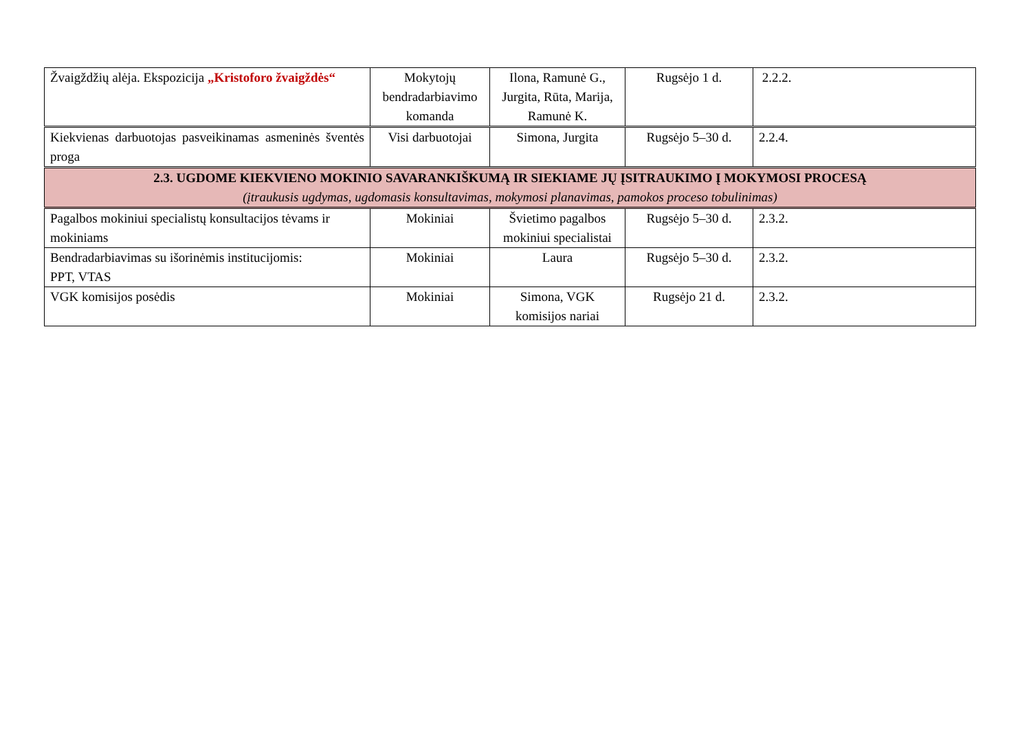| Žvaigždžių alėja. Ekspozicija „Kristoforo žvaigždės“ | Mokytojų bendradarbiavimo komanda | Ilona, Ramunė G., Jurgita, Rūta, Marija, Ramunė K. | Rugsėjo 1 d. | 2.2.2. |
| Kiekvienas darbuotojas pasveikinamas asmeninės šventės proga | Visi darbuotojai | Simona, Jurgita | Rugsėjo 5–30 d. | 2.2.4. |
| 2.3. UGDOME KIEKVIENO MOKINIO SAVARANKIŠKUMĄ IR SIEKIAME JŲ ĮSITRAUKIMO Į MOKYMOSI PROCESĄ (įtraukusis ugdymas, ugdomasis konsultavimas, mokymosi planavimas, pamokos proceso tobulinimas) | | | | |
| Pagalbos mokiniui specialistų konsultacijos tėvams ir mokiniams | Mokiniai | Švietimo pagalbos mokiniui specialistai | Rugsėjo 5–30 d. | 2.3.2. |
| Bendradarbiavimas su išorinėmis institucijomis: PPT, VTAS | Mokiniai | Laura | Rugsėjo 5–30 d. | 2.3.2. |
| VGK komisijos posėdis | Mokiniai | Simona, VGK komisijos nariai | Rugsėjo 21 d. | 2.3.2. |